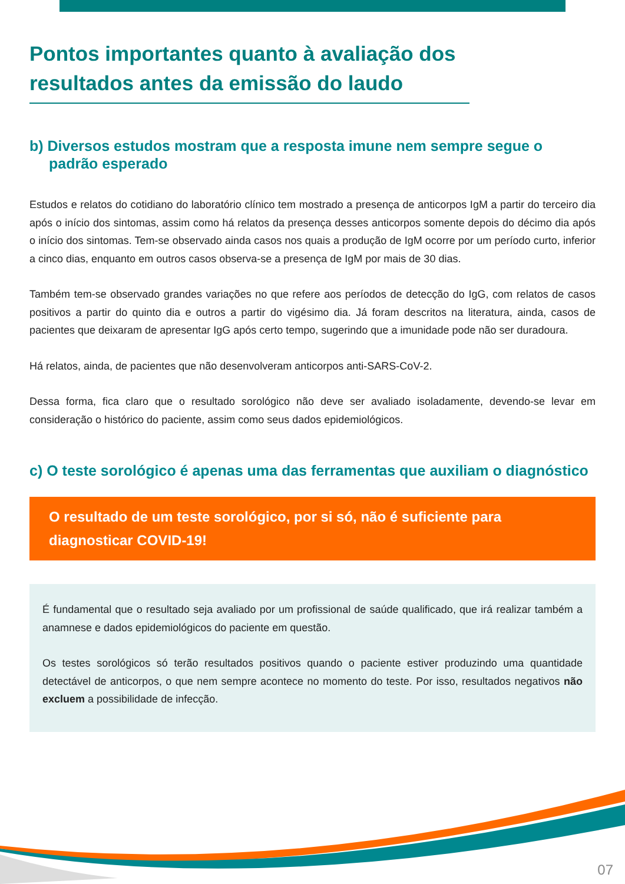Pontos importantes quanto à avaliação dos resultados antes da emissão do laudo
b) Diversos estudos mostram que a resposta imune nem sempre segue o padrão esperado
Estudos e relatos do cotidiano do laboratório clínico tem mostrado a presença de anticorpos IgM a partir do terceiro dia após o início dos sintomas, assim como há relatos da presença desses anticorpos somente depois do décimo dia após o início dos sintomas. Tem-se observado ainda casos nos quais a produção de IgM ocorre por um período curto, inferior a cinco dias, enquanto em outros casos observa-se a presença de IgM por mais de 30 dias.
Também tem-se observado grandes variações no que refere aos períodos de detecção do IgG, com relatos de casos positivos a partir do quinto dia e outros a partir do vigésimo dia. Já foram descritos na literatura, ainda, casos de pacientes que deixaram de apresentar IgG após certo tempo, sugerindo que a imunidade pode não ser duradoura.
Há relatos, ainda, de pacientes que não desenvolveram anticorpos anti-SARS-CoV-2.
Dessa forma, fica claro que o resultado sorológico não deve ser avaliado isoladamente, devendo-se levar em consideração o histórico do paciente, assim como seus dados epidemiológicos.
c) O teste sorológico é apenas uma das ferramentas que auxiliam o diagnóstico
O resultado de um teste sorológico, por si só, não é suficiente para diagnosticar COVID-19!
É fundamental que o resultado seja avaliado por um profissional de saúde qualificado, que irá realizar também a anamnese e dados epidemiológicos do paciente em questão.
Os testes sorológicos só terão resultados positivos quando o paciente estiver produzindo uma quantidade detectável de anticorpos, o que nem sempre acontece no momento do teste. Por isso, resultados negativos não excluem a possibilidade de infecção.
07